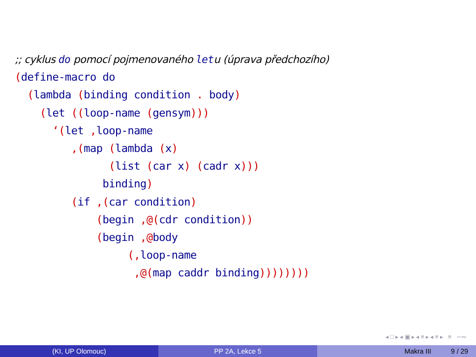;; cyklus do pomocí pojmenovaného letu (úprava předchozího)
(define-macro do
  (lambda (binding condition . body)
    (let ((loop-name (gensym)))
      ‘(let , loop-name
         ,(map (lambda (x)
               (list (car x) (cadr x)))
              binding)
         (if ,(car condition)
             (begin ,@(cdr condition))
             (begin ,@body
                  (, loop-name
                   ,@(map caddr binding))))))))
◂ □ ▸ ◂ ▣ ▸ ◂ ≡ ▸ ◂ ≡ ▸ ≡ ∽∾
(KI, UP Olomouc) PP 2A, Lekce 5 Makra III 9 / 29